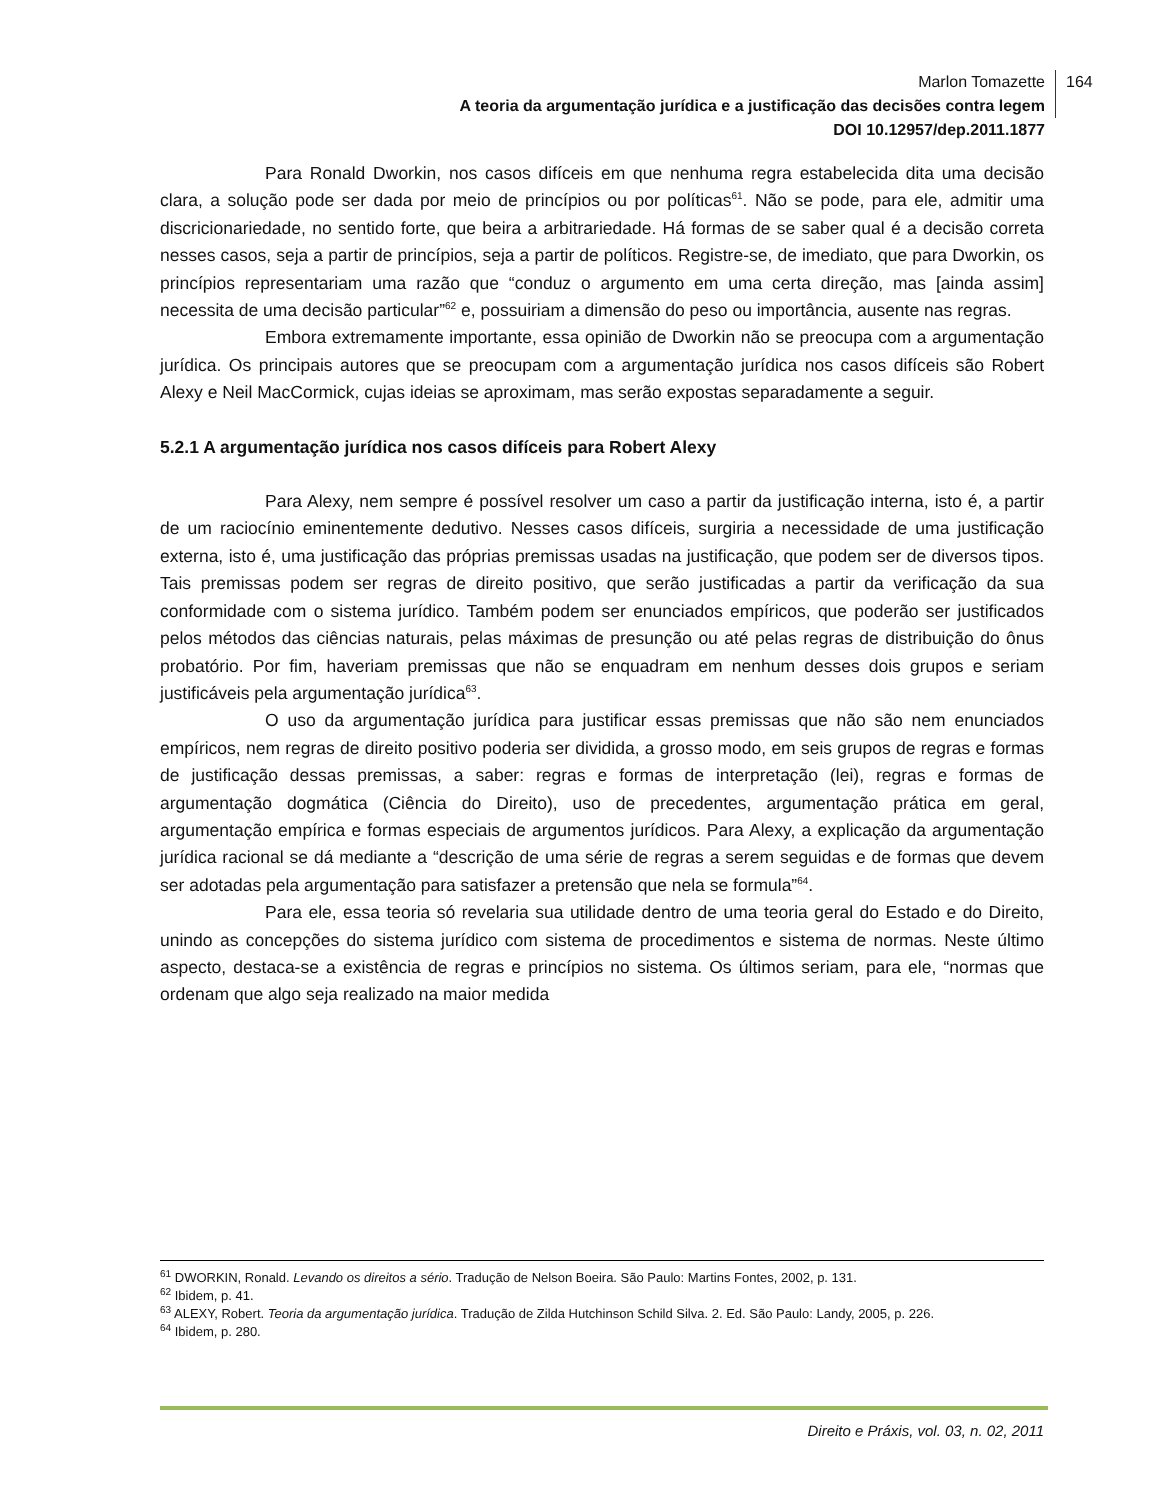Marlon Tomazette
A teoria da argumentação jurídica e a justificação das decisões contra legem
DOI 10.12957/dep.2011.1877
164
Para Ronald Dworkin, nos casos difíceis em que nenhuma regra estabelecida dita uma decisão clara, a solução pode ser dada por meio de princípios ou por políticas<sup>61</sup>. Não se pode, para ele, admitir uma discricionariedade, no sentido forte, que beira a arbitrariedade. Há formas de se saber qual é a decisão correta nesses casos, seja a partir de princípios, seja a partir de políticos. Registre-se, de imediato, que para Dworkin, os princípios representariam uma razão que “conduz o argumento em uma certa direção, mas [ainda assim] necessita de uma decisão particular”<sup>62</sup> e, possuiriam a dimensão do peso ou importância, ausente nas regras.
Embora extremamente importante, essa opinião de Dworkin não se preocupa com a argumentação jurídica. Os principais autores que se preocupam com a argumentação jurídica nos casos difíceis são Robert Alexy e Neil MacCormick, cujas ideias se aproximam, mas serão expostas separadamente a seguir.
5.2.1 A argumentação jurídica nos casos difíceis para Robert Alexy
Para Alexy, nem sempre é possível resolver um caso a partir da justificação interna, isto é, a partir de um raciocínio eminentemente dedutivo. Nesses casos difíceis, surgiria a necessidade de uma justificação externa, isto é, uma justificação das próprias premissas usadas na justificação, que podem ser de diversos tipos. Tais premissas podem ser regras de direito positivo, que serão justificadas a partir da verificação da sua conformidade com o sistema jurídico. Também podem ser enunciados empíricos, que poderão ser justificados pelos métodos das ciências naturais, pelas máximas de presunção ou até pelas regras de distribuição do ônus probatório. Por fim, haveriam premissas que não se enquadram em nenhum desses dois grupos e seriam justificáveis pela argumentação jurídica<sup>63</sup>.
O uso da argumentação jurídica para justificar essas premissas que não são nem enunciados empíricos, nem regras de direito positivo poderia ser dividida, a grosso modo, em seis grupos de regras e formas de justificação dessas premissas, a saber: regras e formas de interpretação (lei), regras e formas de argumentação dogmática (Ciência do Direito), uso de precedentes, argumentação prática em geral, argumentação empírica e formas especiais de argumentos jurídicos. Para Alexy, a explicação da argumentação jurídica racional se dá mediante a “descrição de uma série de regras a serem seguidas e de formas que devem ser adotadas pela argumentação para satisfazer a pretensão que nela se formula”<sup>64</sup>.
Para ele, essa teoria só revelaria sua utilidade dentro de uma teoria geral do Estado e do Direito, unindo as concepções do sistema jurídico com sistema de procedimentos e sistema de normas. Neste último aspecto, destaca-se a existência de regras e princípios no sistema. Os últimos seriam, para ele, “normas que ordenam que algo seja realizado na maior medida
<sup>61</sup> DWORKIN, Ronald. Levando os direitos a sério. Tradução de Nelson Boeira. São Paulo: Martins Fontes, 2002, p. 131.
<sup>62</sup> Ibidem, p. 41.
<sup>63</sup> ALEXY, Robert. Teoria da argumentação jurídica. Tradução de Zilda Hutchinson Schild Silva. 2. Ed. São Paulo: Landy, 2005, p. 226.
<sup>64</sup> Ibidem, p. 280.
Direito e Práxis, vol. 03, n. 02, 2011